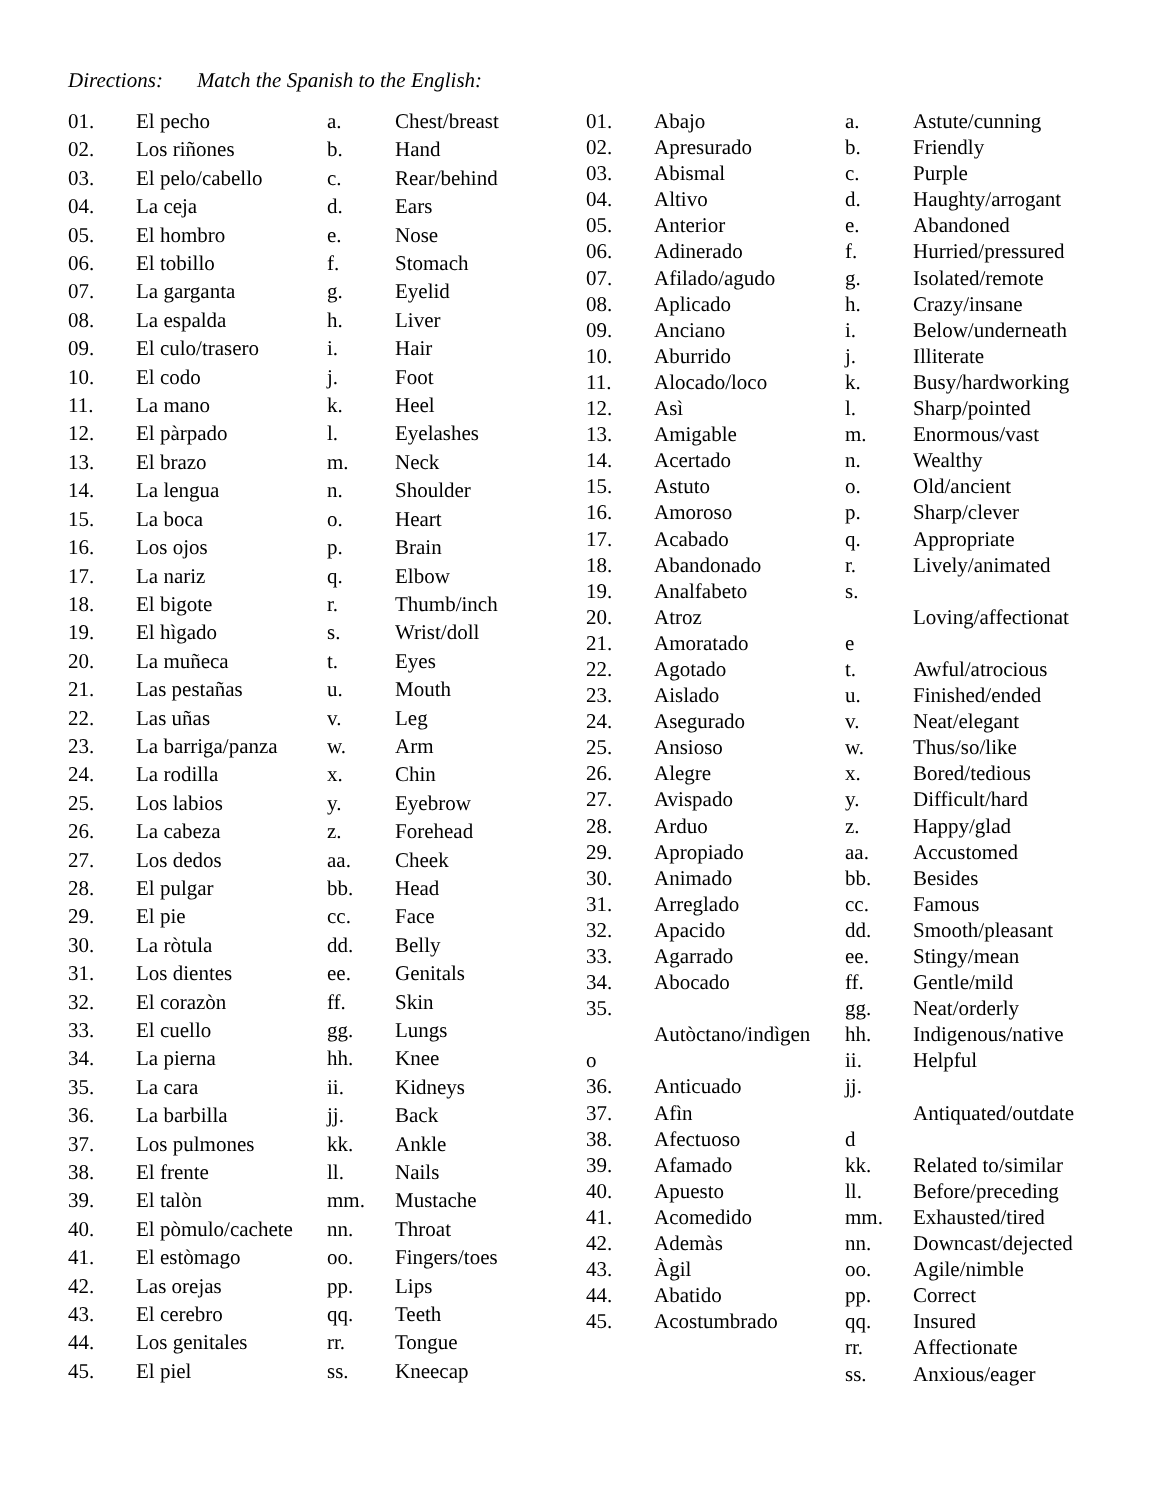Directions: Match the Spanish to the English:
| 01. | El pecho | a. | Chest/breast |
| 02. | Los riñones | b. | Hand |
| 03. | El pelo/cabello | c. | Rear/behind |
| 04. | La ceja | d. | Ears |
| 05. | El hombro | e. | Nose |
| 06. | El tobillo | f. | Stomach |
| 07. | La garganta | g. | Eyelid |
| 08. | La espalda | h. | Liver |
| 09. | El culo/trasero | i. | Hair |
| 10. | El codo | j. | Foot |
| 11. | La mano | k. | Heel |
| 12. | El pàrpado | l. | Eyelashes |
| 13. | El brazo | m. | Neck |
| 14. | La lengua | n. | Shoulder |
| 15. | La boca | o. | Heart |
| 16. | Los ojos | p. | Brain |
| 17. | La nariz | q. | Elbow |
| 18. | El bigote | r. | Thumb/inch |
| 19. | El hìgado | s. | Wrist/doll |
| 20. | La muñeca | t. | Eyes |
| 21. | Las pestañas | u. | Mouth |
| 22. | Las uñas | v. | Leg |
| 23. | La barriga/panza | w. | Arm |
| 24. | La rodilla | x. | Chin |
| 25. | Los labios | y. | Eyebrow |
| 26. | La cabeza | z. | Forehead |
| 27. | Los dedos | aa. | Cheek |
| 28. | El pulgar | bb. | Head |
| 29. | El pie | cc. | Face |
| 30. | La ròtula | dd. | Belly |
| 31. | Los dientes | ee. | Genitals |
| 32. | El corazòn | ff. | Skin |
| 33. | El cuello | gg. | Lungs |
| 34. | La pierna | hh. | Knee |
| 35. | La cara | ii. | Kidneys |
| 36. | La barbilla | jj. | Back |
| 37. | Los pulmones | kk. | Ankle |
| 38. | El frente | ll. | Nails |
| 39. | El talòn | mm. | Mustache |
| 40. | El pòmulo/cachete | nn. | Throat |
| 41. | El estòmago | oo. | Fingers/toes |
| 42. | Las orejas | pp. | Lips |
| 43. | El cerebro | qq. | Teeth |
| 44. | Los genitales | rr. | Tongue |
| 45. | El piel | ss. | Kneecap |
| 01. | Abajo | a. | Astute/cunning |
| 02. | Apresurado | b. | Friendly |
| 03. | Abismal | c. | Purple |
| 04. | Altivo | d. | Haughty/arrogant |
| 05. | Anterior | e. | Abandoned |
| 06. | Adinerado | f. | Hurried/pressured |
| 07. | Afilado/agudo | g. | Isolated/remote |
| 08. | Aplicado | h. | Crazy/insane |
| 09. | Anciano | i. | Below/underneath |
| 10. | Aburrido | j. | Illiterate |
| 11. | Alocado/loco | k. | Busy/hardworking |
| 12. | Asì | l. | Sharp/pointed |
| 13. | Amigable | m. | Enormous/vast |
| 14. | Acertado | n. | Wealthy |
| 15. | Astuto | o. | Old/ancient |
| 16. | Amoroso | p. | Sharp/clever |
| 17. | Acabado | q. | Appropriate |
| 18. | Abandonado | r. | Lively/animated |
| 19. | Analfabeto | s. | |
| 20. | Atroz | | Loving/affectionat |
| 21. | Amoratado | e | |
| 22. | Agotado | t. | Awful/atrocious |
| 23. | Aislado | u. | Finished/ended |
| 24. | Asegurado | v. | Neat/elegant |
| 25. | Ansioso | w. | Thus/so/like |
| 26. | Alegre | x. | Bored/tedious |
| 27. | Avispado | y. | Difficult/hard |
| 28. | Arduo | z. | Happy/glad |
| 29. | Apropiado | aa. | Accustomed |
| 30. | Animado | bb. | Besides |
| 31. | Arreglado | cc. | Famous |
| 32. | Apacido | dd. | Smooth/pleasant |
| 33. | Agarrado | ee. | Stingy/mean |
| 34. | Abocado | ff. | Gentle/mild |
| 35. | | gg. | Neat/orderly |
| | Autòctano/indìgen | hh. | Indigenous/native |
| o | | ii. | Helpful |
| 36. | Anticuado | jj. | |
| 37. | Afìn | | Antiquated/outdate |
| 38. | Afectuoso | d | |
| 39. | Afamado | kk. | Related to/similar |
| 40. | Apuesto | ll. | Before/preceding |
| 41. | Acomedido | mm. | Exhausted/tired |
| 42. | Ademàs | nn. | Downcast/dejected |
| 43. | Àgil | oo. | Agile/nimble |
| 44. | Abatido | pp. | Correct |
| 45. | Acostumbrado | qq. | Insured |
| | | rr. | Affectionate |
| | | ss. | Anxious/eager |